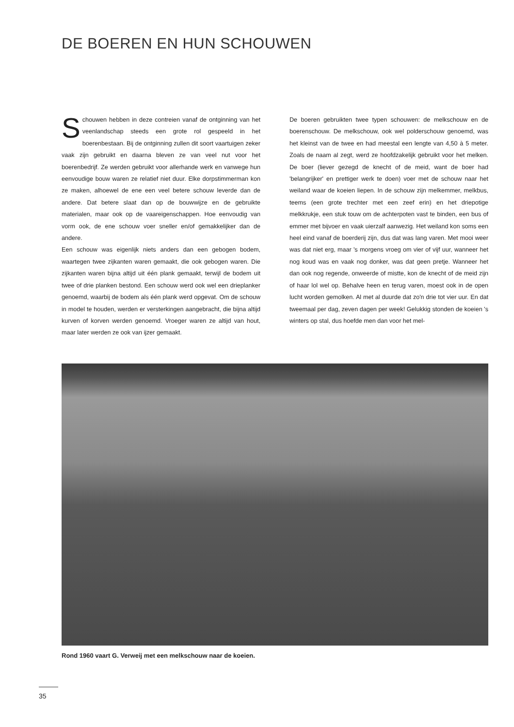DE BOEREN EN HUN SCHOUWEN
Schouwen hebben in deze contreien vanaf de ontginning van het veenlandschap steeds een grote rol gespeeld in het boerenbestaan. Bij de ontginning zullen dit soort vaartuigen zeker vaak zijn gebruikt en daarna bleven ze van veel nut voor het boerenbedrijf. Ze werden gebruikt voor allerhande werk en vanwege hun eenvoudige bouw waren ze relatief niet duur. Elke dorpstimmerman kon ze maken, alhoewel de ene een veel betere schouw leverde dan de andere. Dat betere slaat dan op de bouwwijze en de gebruikte materialen, maar ook op de vaareigenschappen. Hoe eenvoudig van vorm ook, de ene schouw voer sneller en/of gemakkelijker dan de andere.
Een schouw was eigenlijk niets anders dan een gebogen bodem, waartegen twee zijkanten waren gemaakt, die ook gebogen waren. Die zijkanten waren bijna altijd uit één plank gemaakt, terwijl de bodem uit twee of drie planken bestond. Een schouw werd ook wel een drieplanker genoemd, waarbij de bodem als één plank werd opgevat. Om de schouw in model te houden, werden er versterkingen aangebracht, die bijna altijd kurven of korven werden genoemd. Vroeger waren ze altijd van hout, maar later werden ze ook van ijzer gemaakt.
De boeren gebruikten twee typen schouwen: de melkschouw en de boerenschouw. De melkschouw, ook wel polderschouw genoemd, was het kleinst van de twee en had meestal een lengte van 4,50 à 5 meter. Zoals de naam al zegt, werd ze hoofdzakelijk gebruikt voor het melken. De boer (liever gezegd de knecht of de meid, want de boer had 'belangrijker' en prettiger werk te doen) voer met de schouw naar het weiland waar de koeien liepen. In de schouw zijn melkemmer, melkbus, teems (een grote trechter met een zeef erin) en het driepotige melkkrukje, een stuk touw om de achterpoten vast te binden, een bus of emmer met bijvoer en vaak uierzalf aanwezig. Het weiland kon soms een heel eind vanaf de boerderij zijn, dus dat was lang varen. Met mooi weer was dat niet erg, maar 's morgens vroeg om vier of vijf uur, wanneer het nog koud was en vaak nog donker, was dat geen pretje. Wanneer het dan ook nog regende, onweerde of mistte, kon de knecht of de meid zijn of haar lol wel op. Behalve heen en terug varen, moest ook in de open lucht worden gemolken. Al met al duurde dat zo'n drie tot vier uur. En dat tweemaal per dag, zeven dagen per week! Gelukkig stonden de koeien 's winters op stal, dus hoefde men dan voor het mel-
Rond 1960 vaart G. Verweij met een melkschouw naar de koeien.
35